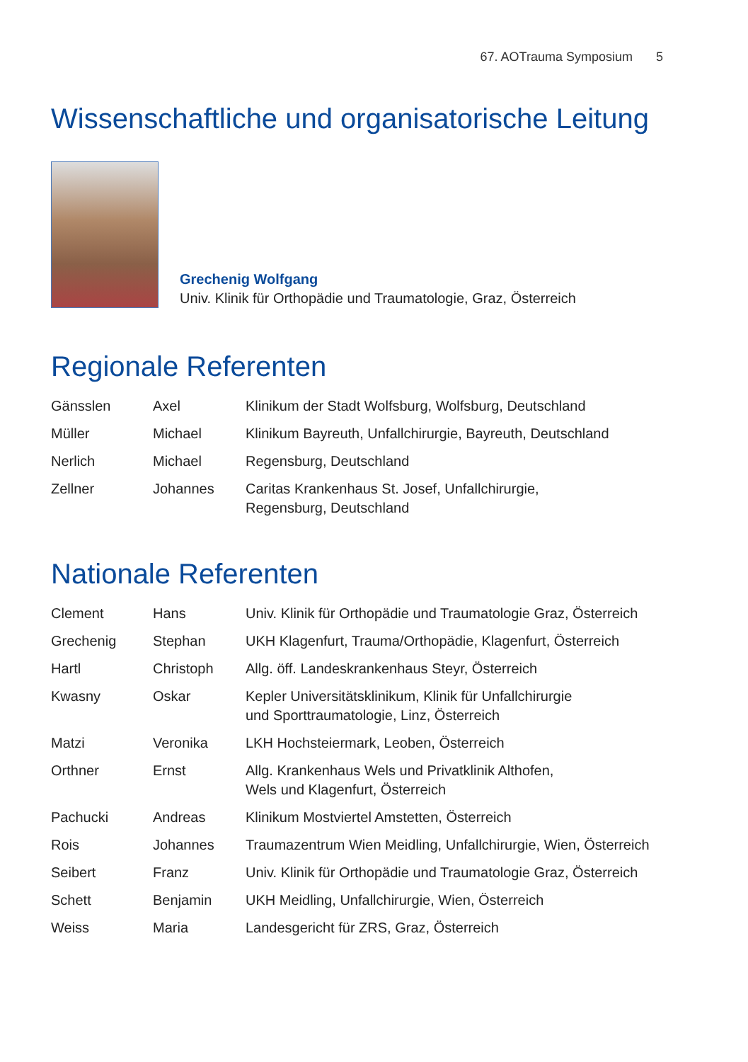67. AOTrauma Symposium 5
Wissenschaftliche und organisatorische Leitung
Grechenig Wolfgang
Univ. Klinik für Orthopädie und Traumatologie, Graz, Österreich
Regionale Referenten
| Gänsslen | Axel | Klinikum der Stadt Wolfsburg, Wolfsburg, Deutschland |
| Müller | Michael | Klinikum Bayreuth, Unfallchirurgie, Bayreuth, Deutschland |
| Nerlich | Michael | Regensburg, Deutschland |
| Zellner | Johannes | Caritas Krankenhaus St. Josef, Unfallchirurgie, Regensburg, Deutschland |
Nationale Referenten
| Clement | Hans | Univ. Klinik für Orthopädie und Traumatologie Graz, Österreich |
| Grechenig | Stephan | UKH Klagenfurt, Trauma/Orthopädie, Klagenfurt, Österreich |
| Hartl | Christoph | Allg. öff. Landeskrankenhaus Steyr, Österreich |
| Kwasny | Oskar | Kepler Universitätsklinikum, Klinik für Unfallchirurgie und Sporttraumatologie, Linz, Österreich |
| Matzi | Veronika | LKH Hochsteiermark, Leoben, Österreich |
| Orthner | Ernst | Allg. Krankenhaus Wels und Privatklinik Althofen, Wels und Klagenfurt, Österreich |
| Pachucki | Andreas | Klinikum Mostviertel Amstetten, Österreich |
| Rois | Johannes | Traumazentrum Wien Meidling, Unfallchirurgie, Wien, Österreich |
| Seibert | Franz | Univ. Klinik für Orthopädie und Traumatologie Graz, Österreich |
| Schett | Benjamin | UKH Meidling, Unfallchirurgie, Wien, Österreich |
| Weiss | Maria | Landesgericht für ZRS, Graz, Österreich |